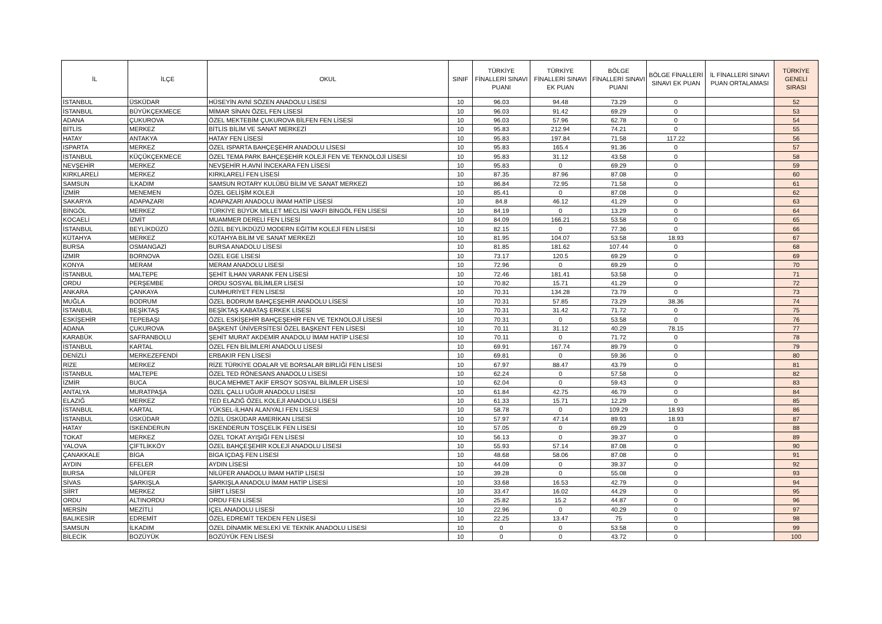| İL | İLÇE | OKUL | SINIF | TÜRKİYE FİNALLERİ SINAVI PUANI | TÜRKİYE FİNALLERİ SINAVI EK PUAN | BÖLGE FİNALLERİ SINAVI PUANI | BÖLGE FİNALLERİ SINAVI EK PUAN | İL FİNALLERİ SINAVI PUAN ORTALAMASI | TÜRKİYE GENELİ SIRASI |
| --- | --- | --- | --- | --- | --- | --- | --- | --- | --- |
| İSTANBUL | ÜSKÜDAR | HÜSEYİN AVNİ SÖZEN ANADOLU LİSESİ | 10 | 96.03 | 94.48 | 73.29 | 0 | | 52 |
| İSTANBUL | BÜYÜKÇEKMECE | MİMAR SİNAN ÖZEL FEN LİSESİ | 10 | 96.03 | 91.42 | 69.29 | 0 | | 53 |
| ADANA | ÇUKUROVA | ÖZEL MEKTEBİM ÇUKUROVA BİLFEN FEN LİSESİ | 10 | 96.03 | 57.96 | 62.78 | 0 | | 54 |
| BİTLİS | MERKEZ | BİTLİS BİLİM VE SANAT MERKEZİ | 10 | 95.83 | 212.94 | 74.21 | 0 | | 55 |
| HATAY | ANTAKYA | HATAY FEN LİSESİ | 10 | 95.83 | 197.84 | 71.58 | 117.22 | | 56 |
| ISPARTA | MERKEZ | ÖZEL ISPARTA BAHÇEŞEHİR ANADOLU LİSESİ | 10 | 95.83 | 165.4 | 91.36 | 0 | | 57 |
| İSTANBUL | KÜÇÜKÇEKMECE | ÖZEL TEMA PARK BAHÇEŞEHİR KOLEJİ FEN VE TEKNOLOJİ LİSESİ | 10 | 95.83 | 31.12 | 43.58 | 0 | | 58 |
| NEVŞEHİR | MERKEZ | NEVŞEHİR H.AVNİ İNCEKARA FEN LİSESİ | 10 | 95.83 | 0 | 69.29 | 0 | | 59 |
| KIRKLARELİ | MERKEZ | KIRKLARELİ FEN LİSESİ | 10 | 87.35 | 87.96 | 87.08 | 0 | | 60 |
| SAMSUN | İLKADIM | SAMSUN ROTARY KULÜBÜ BİLİM VE SANAT MERKEZİ | 10 | 86.84 | 72.95 | 71.58 | 0 | | 61 |
| İZMİR | MENEMEN | ÖZEL GELİŞİM KOLEJİ | 10 | 85.41 | 0 | 87.08 | 0 | | 62 |
| SAKARYA | ADAPAZARI | ADAPAZARI ANADOLU İMAM HATİP LİSESİ | 10 | 84.8 | 46.12 | 41.29 | 0 | | 63 |
| BİNGÖL | MERKEZ | TÜRKİYE BÜYÜK MİLLET MECLİSİ VAKFI BİNGÖL FEN LİSESİ | 10 | 84.19 | 0 | 13.29 | 0 | | 64 |
| KOCAELİ | İZMİT | MUAMMER DERELİ FEN LİSESİ | 10 | 84.09 | 166.21 | 53.58 | 0 | | 65 |
| İSTANBUL | BEYLİKDÜZÜ | ÖZEL BEYLİKDÜZÜ MODERN EĞİTİM KOLEJİ FEN LİSESİ | 10 | 82.15 | 0 | 77.36 | 0 | | 66 |
| KÜTAHYA | MERKEZ | KÜTAHYA BİLİM VE SANAT MERKEZİ | 10 | 81.95 | 104.07 | 53.58 | 18.93 | | 67 |
| BURSA | OSMANGAZİ | BURSA ANADOLU LİSESİ | 10 | 81.85 | 181.62 | 107.44 | 0 | | 68 |
| İZMİR | BORNOVA | ÖZEL EGE LİSESİ | 10 | 73.17 | 120.5 | 69.29 | 0 | | 69 |
| KONYA | MERAM | MERAM ANADOLU LİSESİ | 10 | 72.96 | 0 | 69.29 | 0 | | 70 |
| İSTANBUL | MALTEPE | ŞEHİT İLHAN VARANK FEN LİSESİ | 10 | 72.46 | 181.41 | 53.58 | 0 | | 71 |
| ORDU | PERŞEMBE | ORDU SOSYAL BİLİMLER LİSESİ | 10 | 70.82 | 15.71 | 41.29 | 0 | | 72 |
| ANKARA | ÇANKAYA | CUMHURİYET FEN LİSESİ | 10 | 70.31 | 134.28 | 73.79 | 0 | | 73 |
| MUĞLA | BODRUM | ÖZEL BODRUM BAHÇEŞEHİR ANADOLU LİSESİ | 10 | 70.31 | 57.85 | 73.29 | 38.36 | | 74 |
| İSTANBUL | BEŞİKTAŞ | BEŞİKTAŞ KABATAŞ ERKEK LİSESİ | 10 | 70.31 | 31.42 | 71.72 | 0 | | 75 |
| ESKİŞEHİR | TEPEBAŞI | ÖZEL ESKİŞEHİR BAHÇEŞEHİR FEN VE TEKNOLOJİ LİSESİ | 10 | 70.31 | 0 | 53.58 | 0 | | 76 |
| ADANA | ÇUKUROVA | BAŞKENT ÜNİVERSİTESİ ÖZEL BAŞKENT FEN LİSESİ | 10 | 70.11 | 31.12 | 40.29 | 78.15 | | 77 |
| KARABÜK | SAFRANBOLU | ŞEHİT MURAT AKDEMİR ANADOLU İMAM HATİP LİSESİ | 10 | 70.11 | 0 | 71.72 | 0 | | 78 |
| İSTANBUL | KARTAL | ÖZEL FEN BİLİMLERİ ANADOLU LİSESİ | 10 | 69.91 | 167.74 | 89.79 | 0 | | 79 |
| DENİZLİ | MERKEZEFENDİ | ERBAKIR FEN LİSESİ | 10 | 69.81 | 0 | 59.36 | 0 | | 80 |
| RİZE | MERKEZ | RİZE TÜRKİYE ODALAR VE BORSALAR BİRLİĞİ FEN LİSESİ | 10 | 67.97 | 88.47 | 43.79 | 0 | | 81 |
| İSTANBUL | MALTEPE | ÖZEL TED RÖNESANS ANADOLU LİSESİ | 10 | 62.24 | 0 | 57.58 | 0 | | 82 |
| İZMİR | BUCA | BUCA MEHMET AKİF ERSOY SOSYAL BİLİMLER LİSESİ | 10 | 62.04 | 0 | 59.43 | 0 | | 83 |
| ANTALYA | MURATPAŞA | ÖZEL ÇALLI UĞUR ANADOLU LİSESİ | 10 | 61.84 | 42.75 | 46.79 | 0 | | 84 |
| ELAZIĞ | MERKEZ | TED ELAZIĞ ÖZEL KOLEJİ ANADOLU LİSESİ | 10 | 61.33 | 15.71 | 12.29 | 0 | | 85 |
| İSTANBUL | KARTAL | YÜKSEL-İLHAN ALANYALI FEN LİSESİ | 10 | 58.78 | 0 | 109.29 | 18.93 | | 86 |
| İSTANBUL | ÜSKÜDAR | ÖZEL ÜSKÜDAR AMERİKAN LİSESİ | 10 | 57.97 | 47.14 | 89.93 | 18.93 | | 87 |
| HATAY | İSKENDERUN | İSKENDERUN TOSÇELİK FEN LİSESİ | 10 | 57.05 | 0 | 69.29 | 0 | | 88 |
| TOKAT | MERKEZ | ÖZEL TOKAT AYIŞIĞI FEN LİSESİ | 10 | 56.13 | 0 | 39.37 | 0 | | 89 |
| YALOVA | ÇİFTLİKKÖY | ÖZEL BAHÇEŞEHİR KOLEJİ ANADOLU LİSESİ | 10 | 55.93 | 57.14 | 87.08 | 0 | | 90 |
| ÇANAKKALE | BİGA | BİGA İÇDAŞ FEN LİSESİ | 10 | 48.68 | 58.06 | 87.08 | 0 | | 91 |
| AYDIN | EFELER | AYDIN LİSESİ | 10 | 44.09 | 0 | 39.37 | 0 | | 92 |
| BURSA | NİLÜFER | NİLÜFER ANADOLU İMAM HATİP LİSESİ | 10 | 39.28 | 0 | 55.08 | 0 | | 93 |
| SİVAS | ŞARKIŞLA | ŞARKIŞLA ANADOLU İMAM HATİP LİSESİ | 10 | 33.68 | 16.53 | 42.79 | 0 | | 94 |
| SİİRT | MERKEZ | SİİRT LİSESİ | 10 | 33.47 | 16.02 | 44.29 | 0 | | 95 |
| ORDU | ALTINORDU | ORDU FEN LİSESİ | 10 | 25.82 | 15.2 | 44.87 | 0 | | 96 |
| MERSİN | MEZİTLİ | İÇEL ANADOLU LİSESİ | 10 | 22.96 | 0 | 40.29 | 0 | | 97 |
| BALIKESİR | EDREMİT | ÖZEL EDREMİT TEKDEN FEN LİSESİ | 10 | 22.25 | 13.47 | 75 | 0 | | 98 |
| SAMSUN | İLKADIM | ÖZEL DİNAMİK MESLEKİ VE TEKNİK ANADOLU LİSESİ | 10 | 0 | 0 | 53.58 | 0 | | 99 |
| BİLECİK | BOZÜYÜK | BOZÜYÜK FEN LİSESİ | 10 | 0 | 0 | 43.72 | 0 | | 100 |